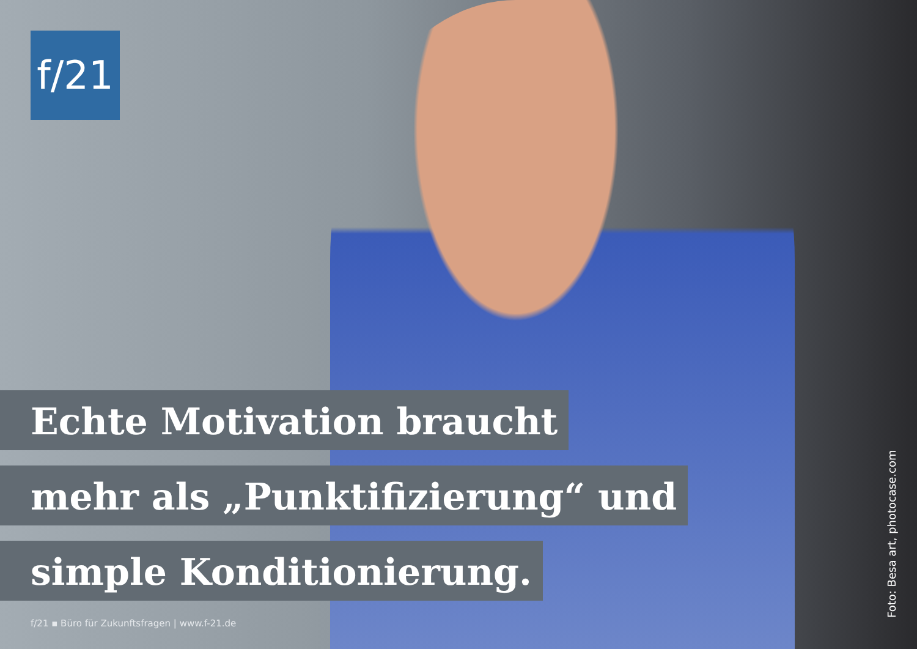f/21
Echte Motivation braucht
mehr als „Punktifizierung“ und
simple Konditionierung.
f/21 ▪ Büro für Zukunftsfragen | www.f-21.de
Foto: Besa art, photocase.com